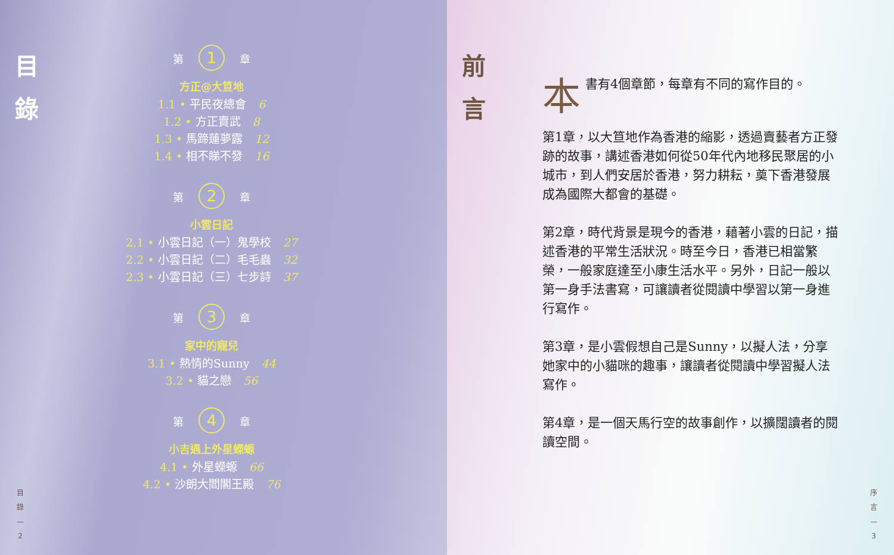目
錄
第 1 章
方正@大笪地
1.1 • 平民夜總會 6
1.2 • 方正賣武 8
1.3 • 馬蹄蓮夢露 12
1.4 • 相不睇不發 16
第 2 章
小雲日記
2.1 • 小雲日記（一）鬼學校 27
2.2 • 小雲日記（二）毛毛蟲 32
2.3 • 小雲日記（三）七步詩 37
第 3 章
家中的寵兒
3.1 • 熱情的Sunny 44
3.2 • 貓之戀 56
第 4 章
小吉遇上外星蠑螈
4.1 • 外星蠑螈 66
4.2 • 沙朗大閻閣王殿 76
目
錄
—
2
前
言
本書有4個章節，每章有不同的寫作目的。
第1章，以大笪地作為香港的縮影，透過賣藝者方正發跡的故事，講述香港如何從50年代內地移民聚居的小城市，到人們安居於香港，努力耕耘，奠下香港發展成為國際大都會的基礎。
第2章，時代背景是現今的香港，藉著小雲的日記，描述香港的平常生活狀況。時至今日，香港已相當繁榮，一般家庭達至小康生活水平。另外，日記一般以第一身手法書寫，可讓讀者從閱讀中學習以第一身進行寫作。
第3章，是小雲假想自己是Sunny，以擬人法，分享她家中的小貓咪的趣事，讓讀者從閱讀中學習擬人法寫作。
第4章，是一個天馬行空的故事創作，以擴闊讀者的閱讀空間。
序
言
—
3